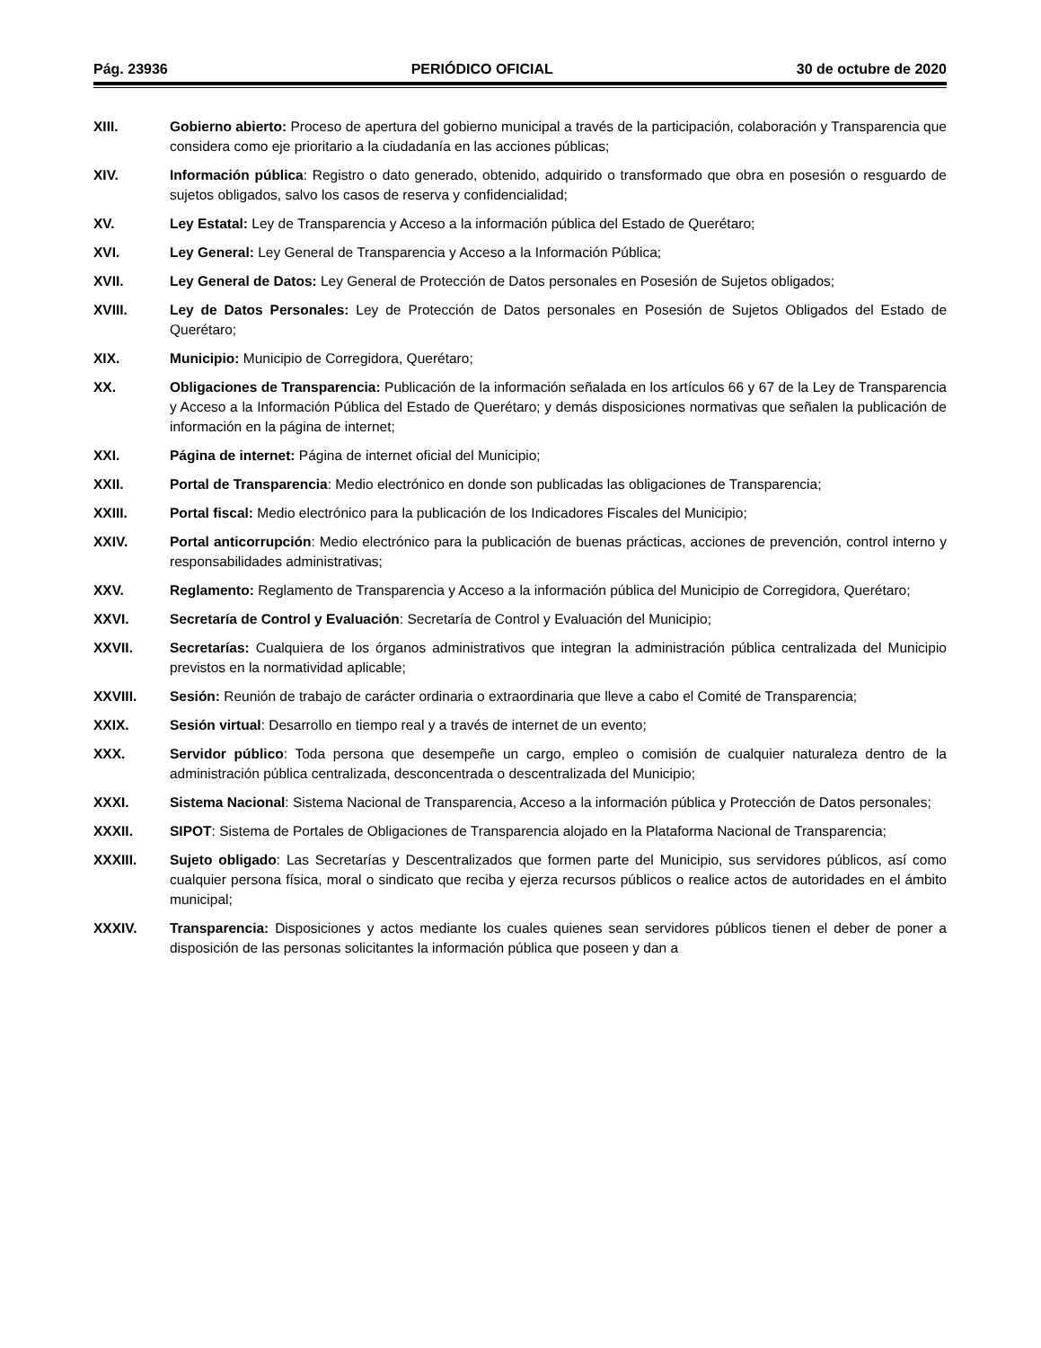Pág. 23936 PERIÓDICO OFICIAL 30 de octubre de 2020
XIII. Gobierno abierto: Proceso de apertura del gobierno municipal a través de la participación, colaboración y Transparencia que considera como eje prioritario a la ciudadanía en las acciones públicas;
XIV. Información pública: Registro o dato generado, obtenido, adquirido o transformado que obra en posesión o resguardo de sujetos obligados, salvo los casos de reserva y confidencialidad;
XV. Ley Estatal: Ley de Transparencia y Acceso a la información pública del Estado de Querétaro;
XVI. Ley General: Ley General de Transparencia y Acceso a la Información Pública;
XVII. Ley General de Datos: Ley General de Protección de Datos personales en Posesión de Sujetos obligados;
XVIII. Ley de Datos Personales: Ley de Protección de Datos personales en Posesión de Sujetos Obligados del Estado de Querétaro;
XIX. Municipio: Municipio de Corregidora, Querétaro;
XX. Obligaciones de Transparencia: Publicación de la información señalada en los artículos 66 y 67 de la Ley de Transparencia y Acceso a la Información Pública del Estado de Querétaro; y demás disposiciones normativas que señalen la publicación de información en la página de internet;
XXI. Página de internet: Página de internet oficial del Municipio;
XXII. Portal de Transparencia: Medio electrónico en donde son publicadas las obligaciones de Transparencia;
XXIII. Portal fiscal: Medio electrónico para la publicación de los Indicadores Fiscales del Municipio;
XXIV. Portal anticorrupción: Medio electrónico para la publicación de buenas prácticas, acciones de prevención, control interno y responsabilidades administrativas;
XXV. Reglamento: Reglamento de Transparencia y Acceso a la información pública del Municipio de Corregidora, Querétaro;
XXVI. Secretaría de Control y Evaluación: Secretaría de Control y Evaluación del Municipio;
XXVII. Secretarías: Cualquiera de los órganos administrativos que integran la administración pública centralizada del Municipio previstos en la normatividad aplicable;
XXVIII. Sesión: Reunión de trabajo de carácter ordinaria o extraordinaria que lleve a cabo el Comité de Transparencia;
XXIX. Sesión virtual: Desarrollo en tiempo real y a través de internet de un evento;
XXX. Servidor público: Toda persona que desempeñe un cargo, empleo o comisión de cualquier naturaleza dentro de la administración pública centralizada, desconcentrada o descentralizada del Municipio;
XXXI. Sistema Nacional: Sistema Nacional de Transparencia, Acceso a la información pública y Protección de Datos personales;
XXXII. SIPOT: Sistema de Portales de Obligaciones de Transparencia alojado en la Plataforma Nacional de Transparencia;
XXXIII. Sujeto obligado: Las Secretarías y Descentralizados que formen parte del Municipio, sus servidores públicos, así como cualquier persona física, moral o sindicato que reciba y ejerza recursos públicos o realice actos de autoridades en el ámbito municipal;
XXXIV. Transparencia: Disposiciones y actos mediante los cuales quienes sean servidores públicos tienen el deber de poner a disposición de las personas solicitantes la información pública que poseen y dan a